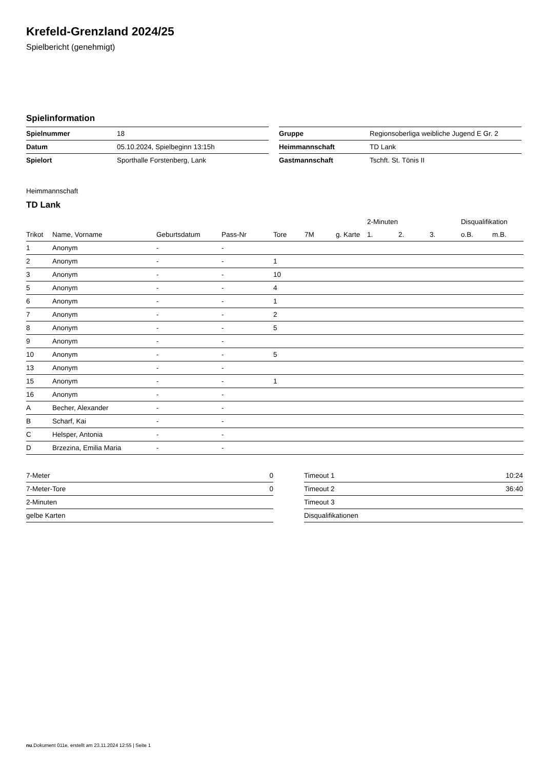Krefeld-Grenzland 2024/25
Spielbericht (genehmigt)
Spielinformation
| Spielnummer | 18 |
| Datum | 05.10.2024, Spielbeginn 13:15h |
| Spielort | Sporthalle Forstenberg, Lank |
| Gruppe | Regionsoberliga weibliche Jugend E Gr. 2 |
| Heimmannschaft | TD Lank |
| Gastmannschaft | Tschft. St. Tönis II |
Heimmannschaft
TD Lank
| | | | | | | | 2-Minuten | | | Disqualifikation | |
| --- | --- | --- | --- | --- | --- | --- | --- | --- | --- | --- | --- |
| Trikot | Name, Vorname | Geburtsdatum | Pass-Nr | Tore | 7M | g. Karte | 1. | 2. | 3. | o.B. | m.B. |
| 1 | Anonym | - | - | | | | | | | | |
| 2 | Anonym | - | - | 1 | | | | | | | |
| 3 | Anonym | - | - | 10 | | | | | | | |
| 5 | Anonym | - | - | 4 | | | | | | | |
| 6 | Anonym | - | - | 1 | | | | | | | |
| 7 | Anonym | - | - | 2 | | | | | | | |
| 8 | Anonym | - | - | 5 | | | | | | | |
| 9 | Anonym | - | - | | | | | | | | |
| 10 | Anonym | - | - | 5 | | | | | | | |
| 13 | Anonym | - | - | | | | | | | | |
| 15 | Anonym | - | - | 1 | | | | | | | |
| 16 | Anonym | - | - | | | | | | | | |
| A | Becher, Alexander | - | - | | | | | | | | |
| B | Scharf, Kai | - | - | | | | | | | | |
| C | Helsper, Antonia | - | - | | | | | | | | |
| D | Brzezina, Emilia Maria | - | - | | | | | | | | |
| 7-Meter | 0 |
| 7-Meter-Tore | 0 |
| 2-Minuten | |
| gelbe Karten | |
| Timeout 1 | 10:24 |
| Timeout 2 | 36:40 |
| Timeout 3 | |
| Disqualifikationen | |
nu.Dokument 011e, erstellt am 23.11.2024 12:55 | Seite 1